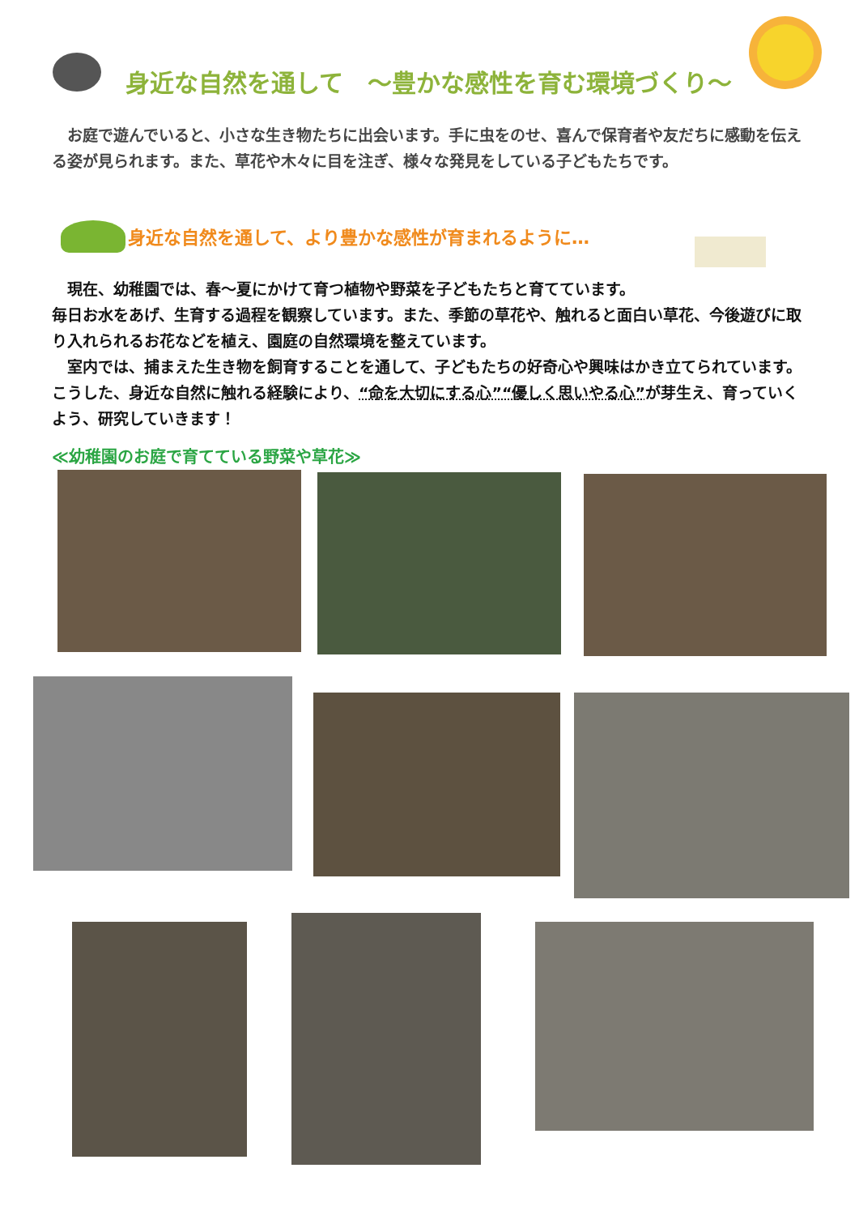身近な自然を通して　～豊かな感性を育む環境づくり～
　お庭で遊んでいると、小さな生き物たちに出会います。手に虫をのせ、喜んで保育者や友だちに感動を伝える姿が見られます。また、草花や木々に目を注ぎ、様々な発見をしている子どもたちです。
身近な自然を通して、より豊かな感性が育まれるように…
　現在、幼稚園では、春～夏にかけて育つ植物や野菜を子どもたちと育てています。
毎日お水をあげ、生育する過程を観察しています。また、季節の草花や、触れると面白い草花、今後遊びに取り入れられるお花などを植え、園庭の自然環境を整えています。
　室内では、捕まえた生き物を飼育することを通して、子どもたちの好奇心や興味はかき立てられています。こうした、身近な自然に触れる経験により、“命を大切にする心”“優しく思いやる心”が芽生え、育っていくよう、研究していきます！
≪幼稚園のお庭で育てている野菜や草花≫